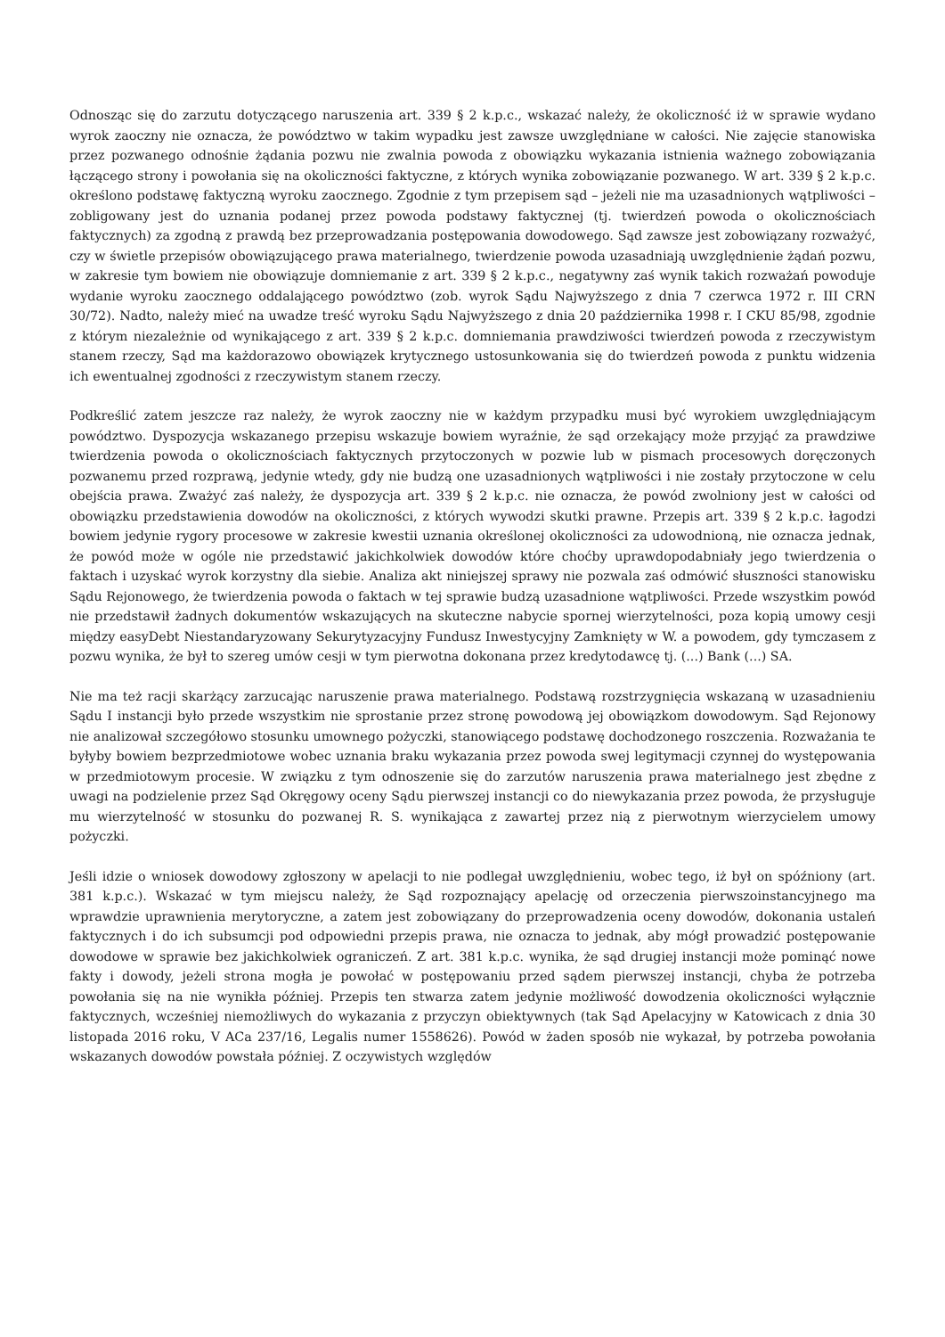Odnosząc się do zarzutu dotyczącego naruszenia art. 339 § 2 k.p.c., wskazać należy, że okoliczność iż w sprawie wydano wyrok zaoczny nie oznacza, że powództwo w takim wypadku jest zawsze uwzględniane w całości. Nie zajęcie stanowiska przez pozwanego odnośnie żądania pozwu nie zwalnia powoda z obowiązku wykazania istnienia ważnego zobowiązania łączącego strony i powołania się na okoliczności faktyczne, z których wynika zobowiązanie pozwanego. W art. 339 § 2 k.p.c. określono podstawę faktyczną wyroku zaocznego. Zgodnie z tym przepisem sąd – jeżeli nie ma uzasadnionych wątpliwości – zobligowany jest do uznania podanej przez powoda podstawy faktycznej (tj. twierdzeń powoda o okolicznościach faktycznych) za zgodną z prawdą bez przeprowadzania postępowania dowodowego. Sąd zawsze jest zobowiązany rozważyć, czy w świetle przepisów obowiązującego prawa materialnego, twierdzenie powoda uzasadniają uwzględnienie żądań pozwu, w zakresie tym bowiem nie obowiązuje domniemanie z art. 339 § 2 k.p.c., negatywny zaś wynik takich rozważań powoduje wydanie wyroku zaocznego oddalającego powództwo (zob. wyrok Sądu Najwyższego z dnia 7 czerwca 1972 r. III CRN 30/72). Nadto, należy mieć na uwadze treść wyroku Sądu Najwyższego z dnia 20 października 1998 r. I CKU 85/98, zgodnie z którym niezależnie od wynikającego z art. 339 § 2 k.p.c. domniemania prawdziwości twierdzeń powoda z rzeczywistym stanem rzeczy, Sąd ma każdorazowo obowiązek krytycznego ustosunkowania się do twierdzeń powoda z punktu widzenia ich ewentualnej zgodności z rzeczywistym stanem rzeczy.
Podkreślić zatem jeszcze raz należy, że wyrok zaoczny nie w każdym przypadku musi być wyrokiem uwzględniającym powództwo. Dyspozycja wskazanego przepisu wskazuje bowiem wyraźnie, że sąd orzekający może przyjąć za prawdziwe twierdzenia powoda o okolicznościach faktycznych przytoczonych w pozwie lub w pismach procesowych doręczonych pozwanemu przed rozprawą, jedynie wtedy, gdy nie budzą one uzasadnionych wątpliwości i nie zostały przytoczone w celu obejścia prawa. Zważyć zaś należy, że dyspozycja art. 339 § 2 k.p.c. nie oznacza, że powód zwolniony jest w całości od obowiązku przedstawienia dowodów na okoliczności, z których wywodzi skutki prawne. Przepis art. 339 § 2 k.p.c. łagodzi bowiem jedynie rygory procesowe w zakresie kwestii uznania określonej okoliczności za udowodnioną, nie oznacza jednak, że powód może w ogóle nie przedstawić jakichkolwiek dowodów które choćby uprawdopodabniały jego twierdzenia o faktach i uzyskać wyrok korzystny dla siebie. Analiza akt niniejszej sprawy nie pozwala zaś odmówić słuszności stanowisku Sądu Rejonowego, że twierdzenia powoda o faktach w tej sprawie budzą uzasadnione wątpliwości. Przede wszystkim powód nie przedstawił żadnych dokumentów wskazujących na skuteczne nabycie spornej wierzytelności, poza kopią umowy cesji między easyDebt Niestandaryzowany Sekurytyzacyjny Fundusz Inwestycyjny Zamknięty w W. a powodem, gdy tymczasem z pozwu wynika, że był to szereg umów cesji w tym pierwotna dokonana przez kredytodawcę tj. (...) Bank (...) SA.
Nie ma też racji skarżący zarzucając naruszenie prawa materialnego. Podstawą rozstrzygnięcia wskazaną w uzasadnieniu Sądu I instancji było przede wszystkim nie sprostanie przez stronę powodową jej obowiązkom dowodowym. Sąd Rejonowy nie analizował szczegółowo stosunku umownego pożyczki, stanowiącego podstawę dochodzonego roszczenia. Rozważania te byłyby bowiem bezprzedmiotowe wobec uznania braku wykazania przez powoda swej legitymacji czynnej do występowania w przedmiotowym procesie. W związku z tym odnoszenie się do zarzutów naruszenia prawa materialnego jest zbędne z uwagi na podzielenie przez Sąd Okręgowy oceny Sądu pierwszej instancji co do niewykazania przez powoda, że przysługuje mu wierzytelność w stosunku do pozwanej R. S. wynikająca z zawartej przez nią z pierwotnym wierzycielem umowy pożyczki.
Jeśli idzie o wniosek dowodowy zgłoszony w apelacji to nie podlegał uwzględnieniu, wobec tego, iż był on spóźniony (art. 381 k.p.c.). Wskazać w tym miejscu należy, że Sąd rozpoznający apelację od orzeczenia pierwszoinstancyjnego ma wprawdzie uprawnienia merytoryczne, a zatem jest zobowiązany do przeprowadzenia oceny dowodów, dokonania ustaleń faktycznych i do ich subsumcji pod odpowiedni przepis prawa, nie oznacza to jednak, aby mógł prowadzić postępowanie dowodowe w sprawie bez jakichkolwiek ograniczeń. Z art. 381 k.p.c. wynika, że sąd drugiej instancji może pominąć nowe fakty i dowody, jeżeli strona mogła je powołać w postępowaniu przed sądem pierwszej instancji, chyba że potrzeba powołania się na nie wynikła później. Przepis ten stwarza zatem jedynie możliwość dowodzenia okoliczności wyłącznie faktycznych, wcześniej niemożliwych do wykazania z przyczyn obiektywnych (tak Sąd Apelacyjny w Katowicach z dnia 30 listopada 2016 roku, V ACa 237/16, Legalis numer 1558626). Powód w żaden sposób nie wykazał, by potrzeba powołania wskazanych dowodów powstała później. Z oczywistych względów